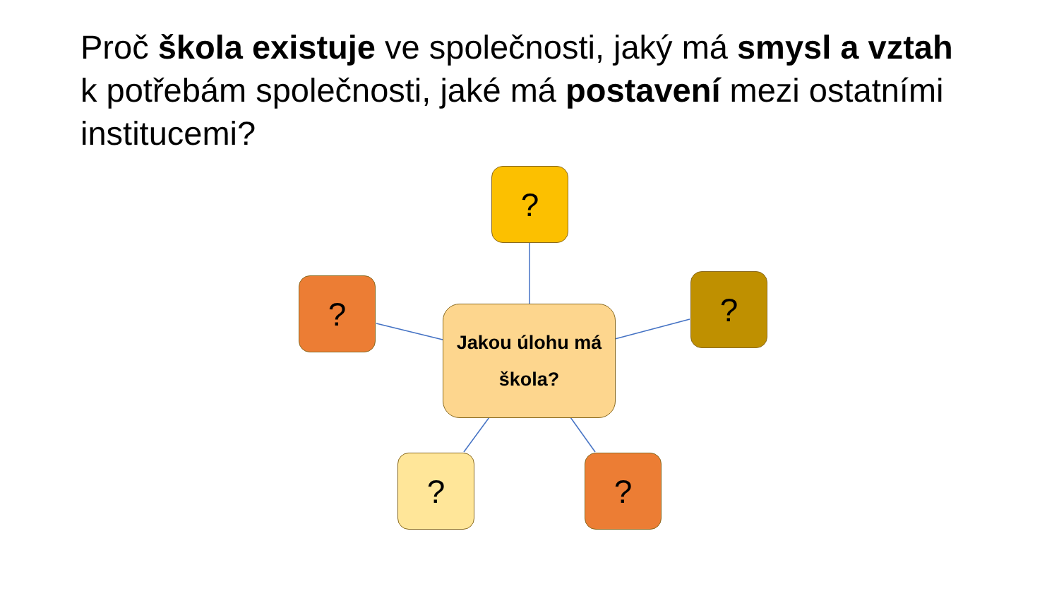Proč škola existuje ve společnosti, jaký má smysl a vztah k potřebám společnosti, jaké má postavení mezi ostatními institucemi?
?
? ?
Jakou úlohu má
škola?
? ?